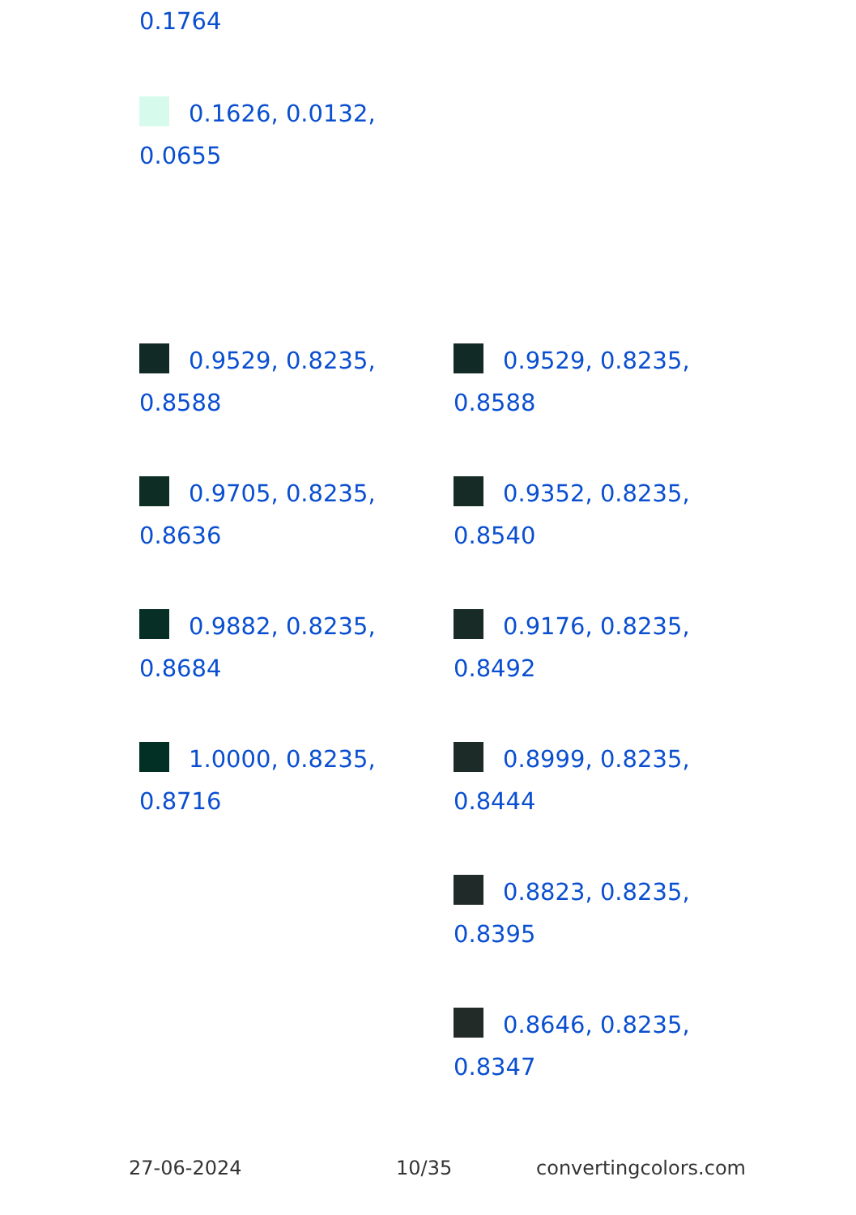0.1764
0.1626, 0.0132, 0.0655
0.9529, 0.8235, 0.8588
0.9705, 0.8235, 0.8636
0.9882, 0.8235, 0.8684
1.0000, 0.8235, 0.8716
0.9529, 0.8235, 0.8588
0.9352, 0.8235, 0.8540
0.9176, 0.8235, 0.8492
0.8999, 0.8235, 0.8444
0.8823, 0.8235, 0.8395
0.8646, 0.8235, 0.8347
27-06-2024 10/35 convertingcolors.com